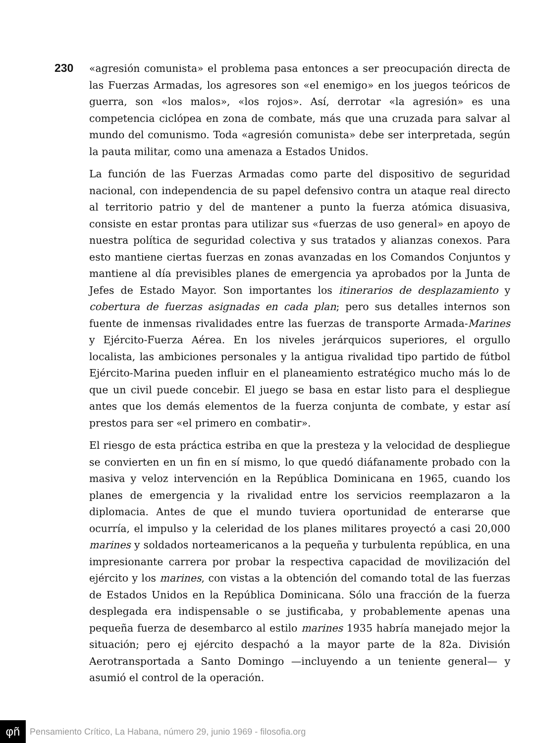230
«agresión comunista» el problema pasa entonces a ser preocupación directa de las Fuerzas Armadas, los agresores son «el enemigo» en los juegos teóricos de guerra, son «los malos», «los rojos». Así, derrotar «la agresión» es una competencia ciclópea en zona de combate, más que una cruzada para salvar al mundo del comunismo. Toda «agresión comunista» debe ser interpretada, según la pauta militar, como una amenaza a Estados Unidos.
La función de las Fuerzas Armadas como parte del dispositivo de seguridad nacional, con independencia de su papel defensivo contra un ataque real directo al territorio patrio y del de mantener a punto la fuerza atómica disuasiva, consiste en estar prontas para utilizar sus «fuerzas de uso general» en apoyo de nuestra política de seguridad colectiva y sus tratados y alianzas conexos. Para esto mantiene ciertas fuerzas en zonas avanzadas en los Comandos Conjuntos y mantiene al día previsibles planes de emergencia ya aprobados por la Junta de Jefes de Estado Mayor. Son importantes los itinerarios de desplazamiento y cobertura de fuerzas asignadas en cada plan; pero sus detalles internos son fuente de inmensas rivalidades entre las fuerzas de transporte Armada-Marines y Ejército-Fuerza Aérea. En los niveles jerárquicos superiores, el orgullo localista, las ambiciones personales y la antigua rivalidad tipo partido de fútbol Ejército-Marina pueden influir en el planeamiento estratégico mucho más lo de que un civil puede concebir. El juego se basa en estar listo para el despliegue antes que los demás elementos de la fuerza conjunta de combate, y estar así prestos para ser «el primero en combatir».
El riesgo de esta práctica estriba en que la presteza y la velocidad de despliegue se convierten en un fin en sí mismo, lo que quedó diáfanamente probado con la masiva y veloz intervención en la República Dominicana en 1965, cuando los planes de emergencia y la rivalidad entre los servicios reemplazaron a la diplomacia. Antes de que el mundo tuviera oportunidad de enterarse que ocurría, el impulso y la celeridad de los planes militares proyectó a casi 20,000 marines y soldados norteamericanos a la pequeña y turbulenta república, en una impresionante carrera por probar la respectiva capacidad de movilización del ejército y los marines, con vistas a la obtención del comando total de las fuerzas de Estados Unidos en la República Dominicana. Sólo una fracción de la fuerza desplegada era indispensable o se justificaba, y probablemente apenas una pequeña fuerza de desembarco al estilo marines 1935 habría manejado mejor la situación; pero ej ejército despachó a la mayor parte de la 82a. División Aerotransportada a Santo Domingo —incluyendo a un teniente general— y asumió el control de la operación.
φñ
Pensamiento Crítico, La Habana, número 29, junio 1969 - filosofia.org